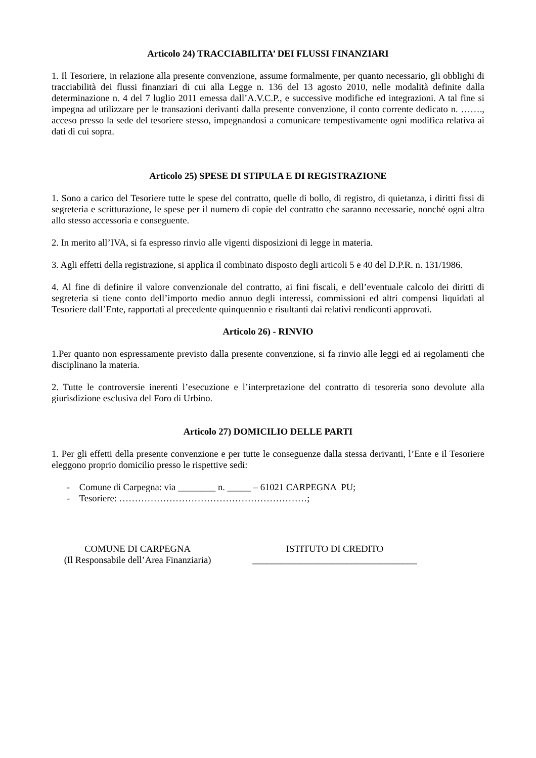Articolo 24) TRACCIABILITA’ DEI FLUSSI FINANZIARI
1. Il Tesoriere, in relazione alla presente convenzione, assume formalmente, per quanto necessario, gli obblighi di tracciabilità dei flussi finanziari di cui alla Legge n. 136 del 13 agosto 2010, nelle modalità definite dalla determinazione n. 4 del 7 luglio 2011 emessa dall’A.V.C.P., e successive modifiche ed integrazioni. A tal fine si impegna ad utilizzare per le transazioni derivanti dalla presente convenzione, il conto corrente dedicato n. ……., acceso presso la sede del tesoriere stesso, impegnandosi a comunicare tempestivamente ogni modifica relativa ai dati di cui sopra.
Articolo 25) SPESE DI STIPULA E DI REGISTRAZIONE
1. Sono a carico del Tesoriere tutte le spese del contratto, quelle di bollo, di registro, di quietanza, i diritti fissi di segreteria e scritturazione, le spese per il numero di copie del contratto che saranno necessarie, nonché ogni altra allo stesso accessoria e conseguente.
2. In merito all’IVA, si fa espresso rinvio alle vigenti disposizioni di legge in materia.
3. Agli effetti della registrazione, si applica il combinato disposto degli articoli 5 e 40 del D.P.R. n. 131/1986.
4. Al fine di definire il valore convenzionale del contratto, ai fini fiscali, e dell’eventuale calcolo dei diritti di segreteria si tiene conto dell’importo medio annuo degli interessi, commissioni ed altri compensi liquidati al Tesoriere dall’Ente, rapportati al precedente quinquennio e risultanti dai relativi rendiconti approvati.
Articolo 26) - RINVIO
1.Per quanto non espressamente previsto dalla presente convenzione, si fa rinvio alle leggi ed ai regolamenti che disciplinano la materia.
2. Tutte le controversie inerenti l’esecuzione e l’interpretazione del contratto di tesoreria sono devolute alla giurisdizione esclusiva del Foro di Urbino.
Articolo 27) DOMICILIO DELLE PARTI
1. Per gli effetti della presente convenzione e per tutte le conseguenze dalla stessa derivanti, l’Ente e il Tesoriere eleggono proprio domicilio presso le rispettive sedi:
- Comune di Carpegna: via ________ n. _____ – 61021 CARPEGNA PU;
- Tesoriere: ……………………………………………………;
COMUNE DI CARPEGNA
(Il Responsabile dell’Area Finanziaria)
ISTITUTO DI CREDITO
___________________________________